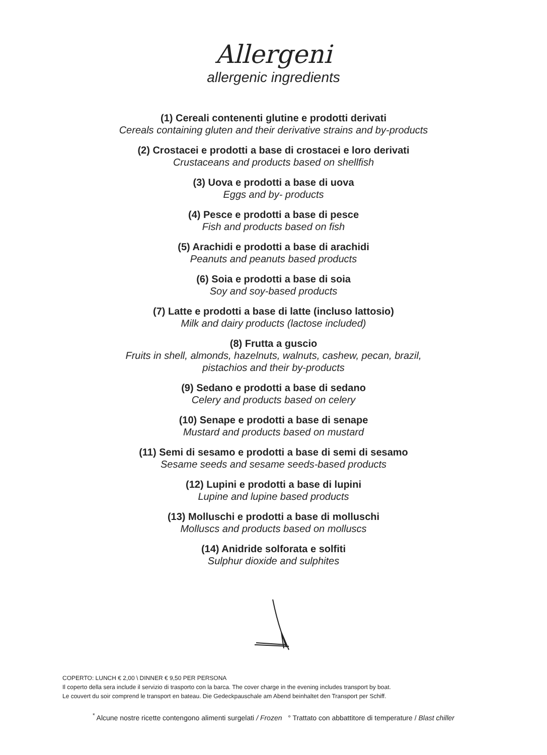Allergeni
allergenic ingredients
(1) Cereali contenenti glutine e prodotti derivati
Cereals containing gluten and their derivative strains and by-products
(2) Crostacei e prodotti a base di crostacei e loro derivati
Crustaceans and products based on shellfish
(3) Uova e prodotti a base di uova
Eggs and by- products
(4) Pesce e prodotti a base di pesce
Fish and products based on fish
(5) Arachidi e prodotti a base di arachidi
Peanuts and peanuts based products
(6) Soia e prodotti a base di soia
Soy and soy-based products
(7) Latte e prodotti a base di latte (incluso lattosio)
Milk and dairy products (lactose included)
(8) Frutta a guscio
Fruits in shell, almonds, hazelnuts, walnuts, cashew, pecan, brazil,
pistachios and their by-products
(9) Sedano e prodotti a base di sedano
Celery and products based on celery
(10) Senape e prodotti a base di senape
Mustard and products based on mustard
(11) Semi di sesamo e prodotti a base di semi di sesamo
Sesame seeds and sesame seeds-based products
(12) Lupini e prodotti a base di lupini
Lupine and lupine based products
(13) Molluschi e prodotti a base di molluschi
Molluscs and products based on molluscs
(14) Anidride solforata e solfiti
Sulphur dioxide and sulphites
COPERTO: LUNCH € 2,00 \ DINNER € 9,50 PER PERSONA
Il coperto della sera include il servizio di trasporto con la barca. The cover charge in the evening includes transport by boat.
Le couvert du soir comprend le transport en bateau. Die Gedeckpauschale am Abend beinhaltet den Transport per Schiff.
<sup>*</sup> Alcune nostre ricette contengono alimenti surgelati / Frozen ° Trattato con abbattitore di temperature / Blast chiller